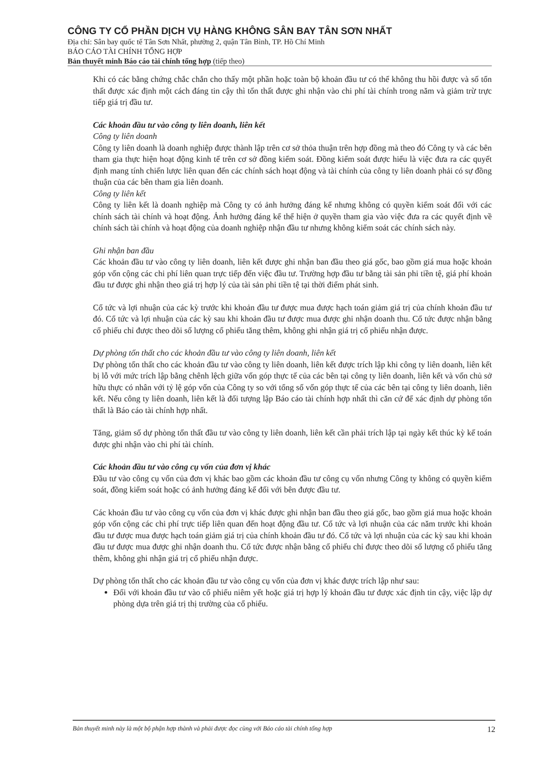CÔNG TY CỔ PHẦN DỊCH VỤ HÀNG KHÔNG SÂN BAY TÂN SƠN NHẤT
Địa chỉ: Sân bay quốc tế Tân Sơn Nhất, phường 2, quận Tân Bình, TP. Hồ Chí Minh
BÁO CÁO TÀI CHÍNH TỔNG HỢP
Bản thuyết minh Báo cáo tài chính tổng hợp (tiếp theo)
Khi có các bằng chứng chắc chắn cho thấy một phần hoặc toàn bộ khoản đầu tư có thể không thu hồi được và số tổn thất được xác định một cách đáng tin cậy thì tổn thất được ghi nhận vào chi phí tài chính trong năm và giảm trừ trực tiếp giá trị đầu tư.
Các khoản đầu tư vào công ty liên doanh, liên kết
Công ty liên doanh
Công ty liên doanh là doanh nghiệp được thành lập trên cơ sở thỏa thuận trên hợp đồng mà theo đó Công ty và các bên tham gia thực hiện hoạt động kinh tế trên cơ sở đồng kiểm soát. Đồng kiểm soát được hiểu là việc đưa ra các quyết định mang tính chiến lược liên quan đến các chính sách hoạt động và tài chính của công ty liên doanh phải có sự đồng thuận của các bên tham gia liên doanh.
Công ty liên kết
Công ty liên kết là doanh nghiệp mà Công ty có ảnh hưởng đáng kể nhưng không có quyền kiểm soát đối với các chính sách tài chính và hoạt động. Ảnh hưởng đáng kể thể hiện ở quyền tham gia vào việc đưa ra các quyết định về chính sách tài chính và hoạt động của doanh nghiệp nhận đầu tư nhưng không kiểm soát các chính sách này.
Ghi nhận ban đầu
Các khoản đầu tư vào công ty liên doanh, liên kết được ghi nhận ban đầu theo giá gốc, bao gồm giá mua hoặc khoản góp vốn cộng các chi phí liên quan trực tiếp đến việc đầu tư. Trường hợp đầu tư bằng tài sản phi tiền tệ, giá phí khoản đầu tư được ghi nhận theo giá trị hợp lý của tài sản phi tiền tệ tại thời điểm phát sinh.
Cổ tức và lợi nhuận của các kỳ trước khi khoản đầu tư được mua được hạch toán giảm giá trị của chính khoản đầu tư đó. Cổ tức và lợi nhuận của các kỳ sau khi khoản đầu tư được mua được ghi nhận doanh thu. Cổ tức được nhận bằng cổ phiếu chỉ được theo dõi số lượng cổ phiếu tăng thêm, không ghi nhận giá trị cổ phiếu nhận được.
Dự phòng tổn thất cho các khoản đầu tư vào công ty liên doanh, liên kết
Dự phòng tổn thất cho các khoản đầu tư vào công ty liên doanh, liên kết được trích lập khi công ty liên doanh, liên kết bị lỗ với mức trích lập bằng chênh lệch giữa vốn góp thực tế của các bên tại công ty liên doanh, liên kết và vốn chủ sở hữu thực có nhân với tỷ lệ góp vốn của Công ty so với tổng số vốn góp thực tế của các bên tại công ty liên doanh, liên kết. Nếu công ty liên doanh, liên kết là đối tượng lập Báo cáo tài chính hợp nhất thì căn cứ để xác định dự phòng tổn thất là Báo cáo tài chính hợp nhất.
Tăng, giảm số dự phòng tổn thất đầu tư vào công ty liên doanh, liên kết cần phải trích lập tại ngày kết thúc kỳ kế toán được ghi nhận vào chi phí tài chính.
Các khoản đầu tư vào công cụ vốn của đơn vị khác
Đầu tư vào công cụ vốn của đơn vị khác bao gồm các khoản đầu tư công cụ vốn nhưng Công ty không có quyền kiểm soát, đồng kiểm soát hoặc có ảnh hưởng đáng kể đối với bên được đầu tư.
Các khoản đầu tư vào công cụ vốn của đơn vị khác được ghi nhận ban đầu theo giá gốc, bao gồm giá mua hoặc khoản góp vốn cộng các chi phí trực tiếp liên quan đến hoạt động đầu tư. Cổ tức và lợi nhuận của các năm trước khi khoản đầu tư được mua được hạch toán giảm giá trị của chính khoản đầu tư đó. Cổ tức và lợi nhuận của các kỳ sau khi khoản đầu tư được mua được ghi nhận doanh thu. Cổ tức được nhận bằng cổ phiếu chỉ được theo dõi số lượng cổ phiếu tăng thêm, không ghi nhận giá trị cổ phiếu nhận được.
Dự phòng tổn thất cho các khoản đầu tư vào công cụ vốn của đơn vị khác được trích lập như sau:
Đối với khoản đầu tư vào cổ phiếu niêm yết hoặc giá trị hợp lý khoản đầu tư được xác định tin cậy, việc lập dự phòng dựa trên giá trị thị trường của cổ phiếu.
Bản thuyết minh này là một bộ phận hợp thành và phải được đọc cùng với Báo cáo tài chính tổng hợp 12